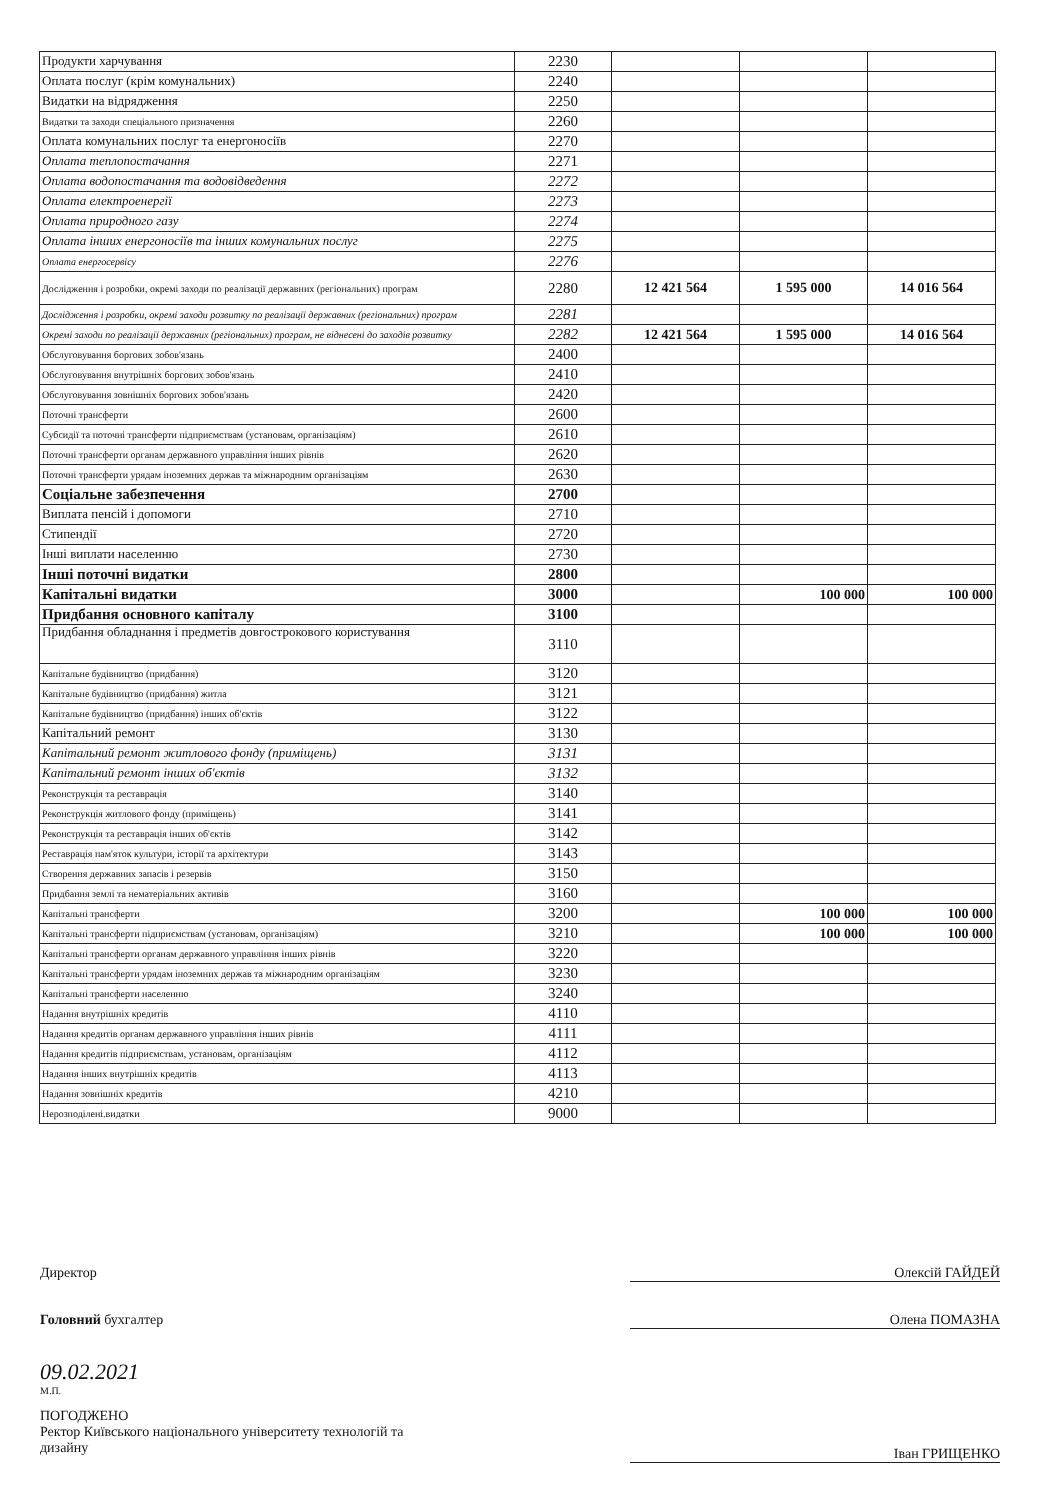| Продукти харчування | 2230 | | | |
| Оплата послуг (крім комунальних) | 2240 | | | |
| Видатки на відрядження | 2250 | | | |
| Видатки та заходи спеціального призначення | 2260 | | | |
| Оплата комунальних послуг та енергоносіїв | 2270 | | | |
| Оплата теплопостачання | 2271 | | | |
| Оплата водопостачання та водовідведення | 2272 | | | |
| Оплата електроенергії | 2273 | | | |
| Оплата природного газу | 2274 | | | |
| Оплата інших енергоносіїв та інших комунальних послуг | 2275 | | | |
| Оплата енергосервісу | 2276 | | | |
| Дослідження і розробки, окремі заходи по реалізації державних (регіональних) програм | 2280 | 12 421 564 | 1 595 000 | 14 016 564 |
| Дослідження і розробки, окремі заходи розвитку по реалізації державних (регіональних) програм | 2281 | | | |
| Окремі заходи по реалізації державних (регіональних) програм, не віднесені до заходів розвитку | 2282 | 12 421 564 | 1 595 000 | 14 016 564 |
| Обслуговування боргових зобов'язань | 2400 | | | |
| Обслуговування внутрішніх боргових зобов'язань | 2410 | | | |
| Обслуговування зовнішніх боргових зобов'язань | 2420 | | | |
| Поточні трансферти | 2600 | | | |
| Субсидії та поточні трансферти підприємствам (установам, організаціям) | 2610 | | | |
| Поточні трансферти органам державного управління інших рівнів | 2620 | | | |
| Поточні трансферти урядам іноземних держав та міжнародним організаціям | 2630 | | | |
| Соціальне забезпечення | 2700 | | | |
| Виплата пенсій і допомоги | 2710 | | | |
| Стипендії | 2720 | | | |
| Інші виплати населенню | 2730 | | | |
| Інші поточні видатки | 2800 | | | |
| Капітальні видатки | 3000 | | 100 000 | 100 000 |
| Придбання основного капіталу | 3100 | | | |
| Придбання обладнання і предметів довгострокового користування | 3110 | | | |
| Капітальне будівництво (придбання) | 3120 | | | |
| Капітальне будівництво (придбання) житла | 3121 | | | |
| Капітальне будівництво (придбання) інших об'єктів | 3122 | | | |
| Капітальний ремонт | 3130 | | | |
| Капітальний ремонт житлового фонду (приміщень) | 3131 | | | |
| Капітальний ремонт інших об'єктів | 3132 | | | |
| Реконструкція та реставрація | 3140 | | | |
| Реконструкція житлового фонду (приміщень) | 3141 | | | |
| Реконструкція та реставрація інших об'єктів | 3142 | | | |
| Реставрація пам'яток культури, історії та архітектури | 3143 | | | |
| Створення державних запасів і резервів | 3150 | | | |
| Придбання землі та нематеріальних активів | 3160 | | | |
| Капітальні трансферти | 3200 | | 100 000 | 100 000 |
| Капітальні трансферти підприємствам (установам, організаціям) | 3210 | | 100 000 | 100 000 |
| Капітальні трансферти органам державного управління інших рівнів | 3220 | | | |
| Капітальні трансферти урядам іноземних держав та міжнародним організаціям | 3230 | | | |
| Капітальні трансферти населенню | 3240 | | | |
| Надання внутрішніх кредитів | 4110 | | | |
| Надання кредитів органам державного управління інших рівнів | 4111 | | | |
| Надання кредитів підприємствам, установам, організаціям | 4112 | | | |
| Надання інших внутрішніх кредитів | 4113 | | | |
| Надання зовнішніх кредитів | 4210 | | | |
| Нерозподілені.видатки | 9000 | | | |
Директор Олексій ГАЙДЕЙ
Головний бухгалтер Олена ПОМАЗНА
09.02.2021
М.П.
ПОГОДЖЕНО
Ректор Київського національного університету технологій та
дизайну
Іван ГРИЩЕНКО